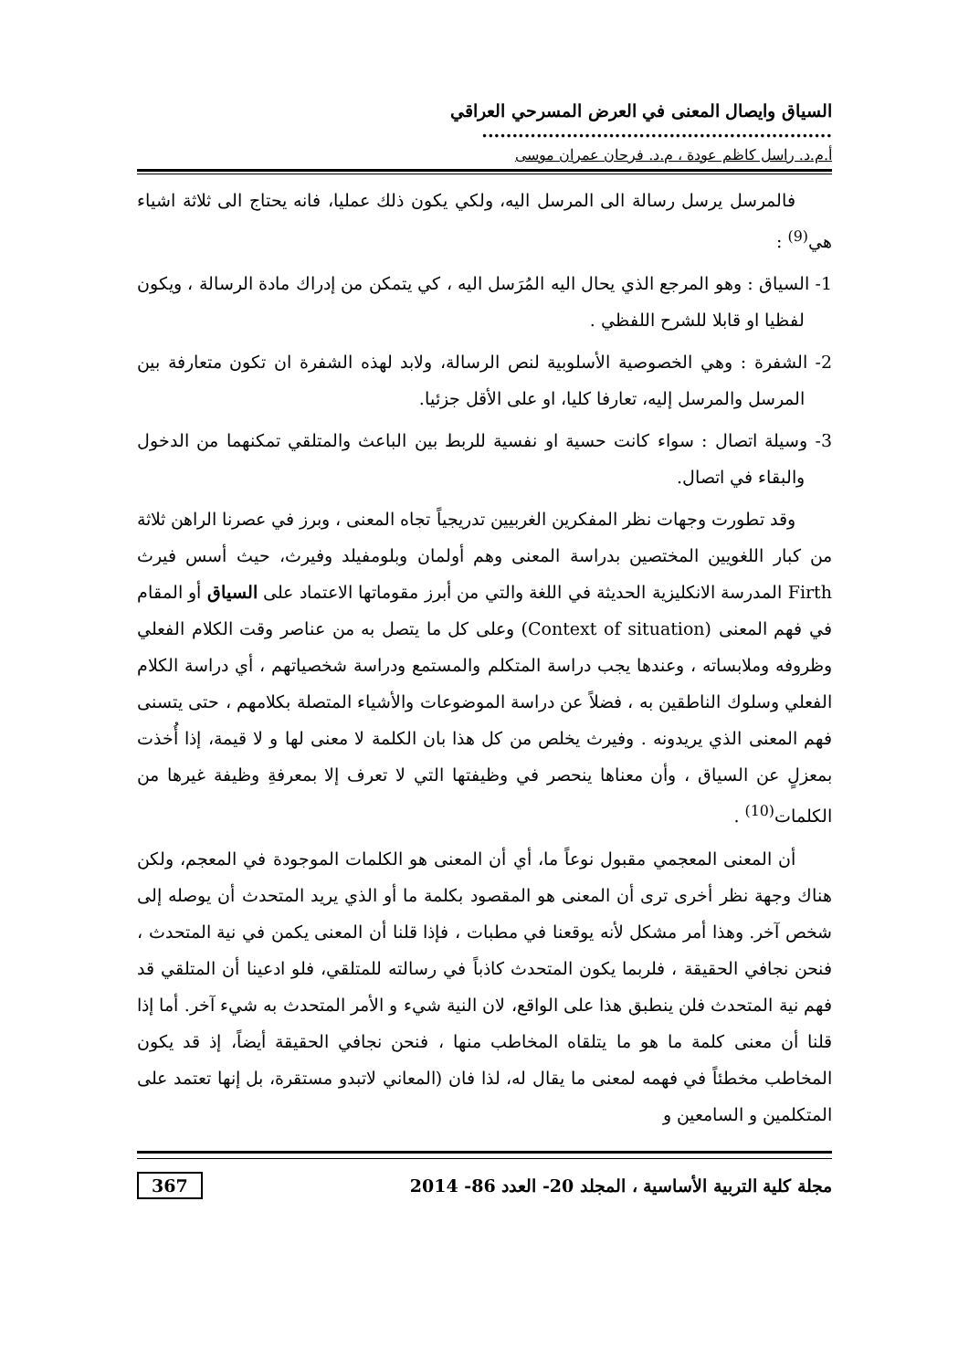السياق وايصال المعنى في العرض المسرحي العراقي ..........................................................
أ.م.د. راسل كاظم عودة ، م.د. فرحان عمران موسى
فالمرسل يرسل رسالة الى المرسل اليه، ولكي يكون ذلك عمليا، فانه يحتاج الى ثلاثة اشياء هي<sup>(9)</sup> :
1- السياق : وهو المرجع الذي يحال اليه المُرَسل اليه ، كي يتمكن من إدراك مادة الرسالة ، ويكون لفظيا او قابلا للشرح اللفظي .
2- الشفرة : وهي الخصوصية الأسلوبية لنص الرسالة، ولابد لهذه الشفرة ان تكون متعارفة بين المرسل والمرسل إليه، تعارفا كليا، او على الأقل جزئيا.
3- وسيلة اتصال : سواء كانت حسية او نفسية للربط بين الباعث والمتلقي تمكنهما من الدخول والبقاء في اتصال.
وقد تطورت وجهات نظر المفكرين الغربيين تدريجياً تجاه المعنى ، وبرز في عصرنا الراهن ثلاثة من كبار اللغويين المختصين بدراسة المعنى وهم أولمان وبلومفيلد وفيرث، حيث أسس فيرث Firth المدرسة الانكليزية الحديثة في اللغة والتي من أبرز مقوماتها الاعتماد على السياق أو المقام في فهم المعنى (Context of situation) وعلى كل ما يتصل به من عناصر وقت الكلام الفعلي وظروفه وملابساته ، وعندها يجب دراسة المتكلم والمستمع ودراسة شخصياتهم ، أي دراسة الكلام الفعلي وسلوك الناطقين به ، فضلاً عن دراسة الموضوعات والأشياء المتصلة بكلامهم ، حتى يتسنى فهم المعنى الذي يريدونه . وفيرث يخلص من كل هذا بان الكلمة لا معنى لها و لا قيمة، إذا أُخذت بمعزلٍ عن السياق ، وأن معناها ينحصر في وظيفتها التي لا تعرف إلا بمعرفةِ وظيفة غيرها من الكلمات<sup>(10)</sup> .
أن المعنى المعجمي مقبول نوعاً ما، أي أن المعنى هو الكلمات الموجودة في المعجم، ولكن هناك وجهة نظر أخرى ترى أن المعنى هو المقصود بكلمة ما أو الذي يريد المتحدث أن يوصله إلى شخص آخر. وهذا أمر مشكل لأنه يوقعنا في مطبات ، فإذا قلنا أن المعنى يكمن في نية المتحدث ، فنحن نجافي الحقيقة ، فلربما يكون المتحدث كاذباً في رسالته للمتلقي، فلو ادعينا أن المتلقي قد فهم نية المتحدث فلن ينطبق هذا على الواقع، لان النية شيء و الأمر المتحدث به شيء آخر. أما إذا قلنا أن معنى كلمة ما هو ما يتلقاه المخاطب منها ، فنحن نجافي الحقيقة أيضاً، إذ قد يكون المخاطب مخطئاً في فهمه لمعنى ما يقال له، لذا فان (المعاني لاتبدو مستقرة، بل إنها تعتمد على المتكلمين و السامعين و
مجلة كلية التربية الأساسية ، المجلد 20- العدد 86- 2014 367